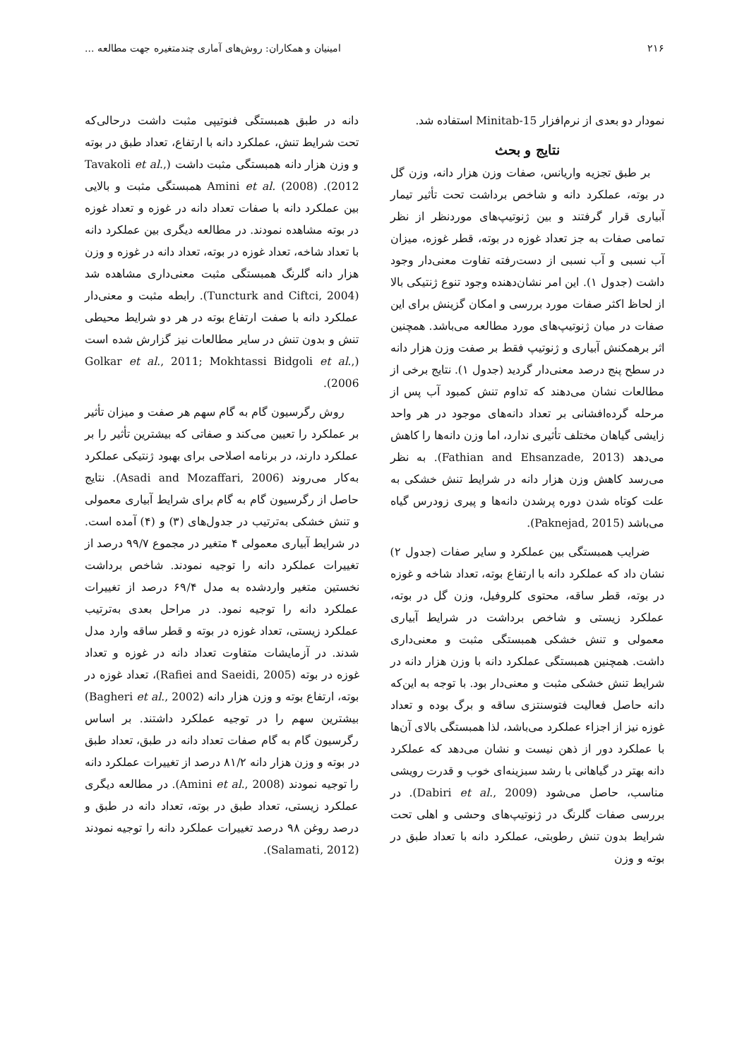۲۱۶ امینیان و همکاران: روش‌های آماری چندمتغیره جهت مطالعه ...
نمودار دو بعدی از نرم‌افزار Minitab-15 استفاده شد.
نتایج و بحث
بر طبق تجزیه واریانس، صفات وزن هزار دانه، وزن گل در بوته، عملکرد دانه و شاخص برداشت تحت تأثیر تیمار آبیاری قرار گرفتند و بین ژنوتیپ‌های موردنظر از نظر تمامی صفات به جز تعداد غوزه در بوته، قطر غوزه، میزان آب نسبی و آب نسبی از دست‌رفته تفاوت معنی‌دار وجود داشت (جدول ۱). این امر نشان‌دهنده وجود تنوع ژنتیکی بالا از لحاظ اکثر صفات مورد بررسی و امکان گزینش برای این صفات در میان ژنوتیپ‌های مورد مطالعه می‌باشد. همچنین اثر برهمکنش آبیاری و ژنوتیپ فقط بر صفت وزن هزار دانه در سطح پنج درصد معنی‌دار گردید (جدول ۱). نتایج برخی از مطالعات نشان می‌دهند که تداوم تنش کمبود آب پس از مرحله گرده‌افشانی بر تعداد دانه‌های موجود در هر واحد زایشی گیاهان مختلف تأثیری ندارد، اما وزن دانه‌ها را کاهش می‌دهد (Fathian and Ehsanzade, 2013). به نظر می‌رسد کاهش وزن هزار دانه در شرایط تنش خشکی به علت کوتاه شدن دوره پرشدن دانه‌ها و پیری زودرس گیاه می‌باشد (Paknejad, 2015).
ضرایب همبستگی بین عملکرد و سایر صفات (جدول ۲) نشان داد که عملکرد دانه با ارتفاع بوته، تعداد شاخه و غوزه در بوته، قطر ساقه، محتوی کلروفیل، وزن گل در بوته، عملکرد زیستی و شاخص برداشت در شرایط آبیاری معمولی و تنش خشکی همبستگی مثبت و معنی‌داری داشت. همچنین همبستگی عملکرد دانه با وزن هزار دانه در شرایط تنش خشکی مثبت و معنی‌دار بود. با توجه به این‌که دانه حاصل فعالیت فتوسنتزی ساقه و برگ بوده و تعداد غوزه نیز از اجزاء عملکرد می‌باشد، لذا همبستگی بالای آن‌ها با عملکرد دور از ذهن نیست و نشان می‌دهد که عملکرد دانه بهتر در گیاهانی با رشد سبزینه‌ای خوب و قدرت رویشی مناسب، حاصل می‌شود (Dabiri et al., 2009). در بررسی صفات گلرنگ در ژنوتیپ‌های وحشی و اهلی تحت شرایط بدون تنش رطوبتی، عملکرد دانه با تعداد طبق در بوته و وزن
دانه در طبق همبستگی فنوتیپی مثبت داشت درحالی‌که تحت شرایط تنش، عملکرد دانه با ارتفاع، تعداد طبق در بوته و وزن هزار دانه همبستگی مثبت داشت (Tavakoli et al., 2012). Amini et al. (2008) همبستگی مثبت و بالایی بین عملکرد دانه با صفات تعداد دانه در غوزه و تعداد غوزه در بوته مشاهده نمودند. در مطالعه دیگری بین عملکرد دانه با تعداد شاخه، تعداد غوزه در بوته، تعداد دانه در غوزه و وزن هزار دانه گلرنگ همبستگی مثبت معنی‌داری مشاهده شد (Tuncturk and Ciftci, 2004). رابطه مثبت و معنی‌دار عملکرد دانه با صفت ارتفاع بوته در هر دو شرایط محیطی تنش و بدون تنش در سایر مطالعات نیز گزارش شده است (Golkar et al., 2011; Mokhtassi Bidgoli et al., 2006).
روش رگرسیون گام به گام سهم هر صفت و میزان تأثیر بر عملکرد را تعیین می‌کند و صفاتی که بیشترین تأثیر را بر عملکرد دارند، در برنامه اصلاحی برای بهبود ژنتیکی عملکرد به‌کار می‌روند (Asadi and Mozaffari, 2006). نتایج حاصل از رگرسیون گام به گام برای شرایط آبیاری معمولی و تنش خشکی به‌ترتیب در جدول‌های (۳) و (۴) آمده است. در شرایط آبیاری معمولی ۴ متغیر در مجموع ۹۹/۷ درصد از تغییرات عملکرد دانه را توجیه نمودند. شاخص برداشت نخستین متغیر واردشده به مدل ۶۹/۴ درصد از تغییرات عملکرد دانه را توجیه نمود. در مراحل بعدی به‌ترتیب عملکرد زیستی، تعداد غوزه در بوته و قطر ساقه وارد مدل شدند. در آزمایشات متفاوت تعداد دانه در غوزه و تعداد غوزه در بوته (Rafiei and Saeidi, 2005)، تعداد غوزه در بوته، ارتفاع بوته و وزن هزار دانه (Bagheri et al., 2002) بیشترین سهم را در توجیه عملکرد داشتند. بر اساس رگرسیون گام به گام صفات تعداد دانه در طبق، تعداد طبق در بوته و وزن هزار دانه ۸۱/۲ درصد از تغییرات عملکرد دانه را توجیه نمودند (Amini et al., 2008). در مطالعه دیگری عملکرد زیستی، تعداد طبق در بوته، تعداد دانه در طبق و درصد روغن ۹۸ درصد تغییرات عملکرد دانه را توجیه نمودند (Salamati, 2012).